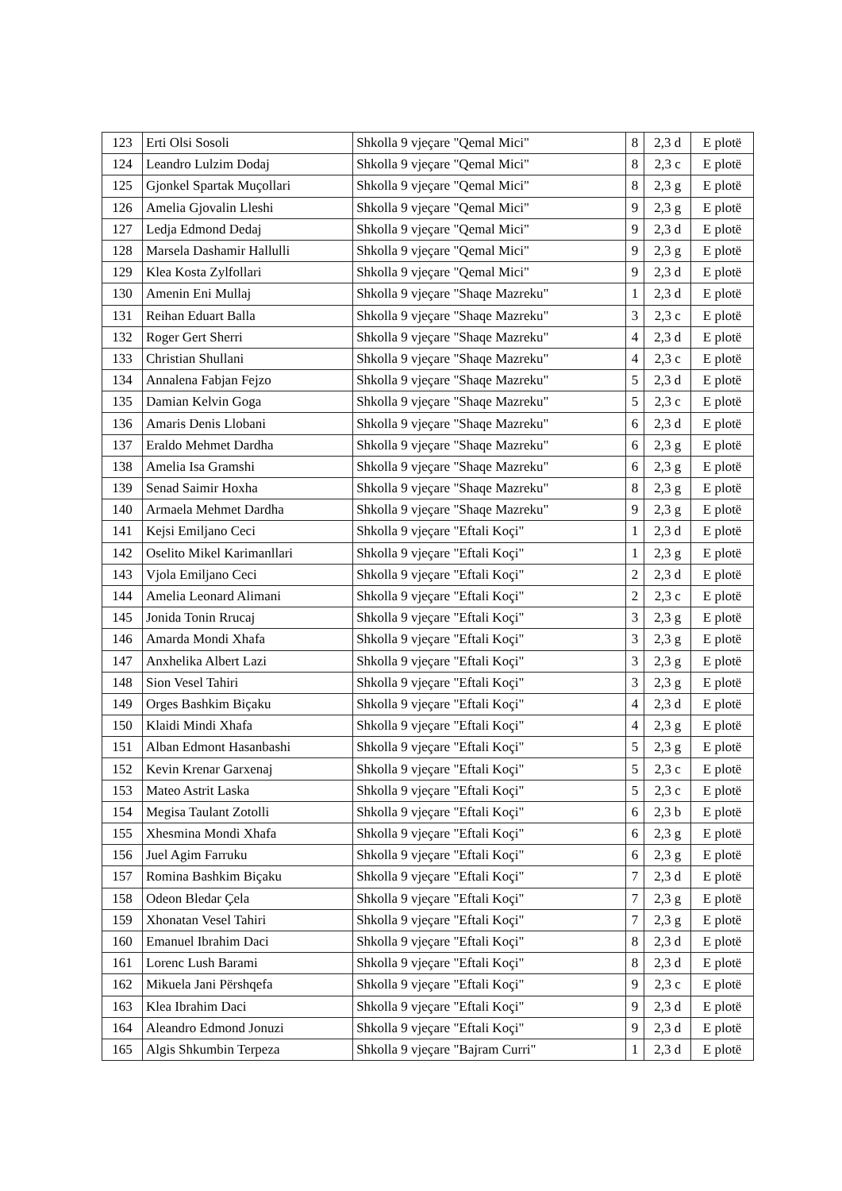| 123 | Erti Olsi Sosoli | Shkolla 9 vjeçare "Qemal Mici" | 8 | 2,3 d | E plotë |
| 124 | Leandro Lulzim Dodaj | Shkolla 9 vjeçare "Qemal Mici" | 8 | 2,3 c | E plotë |
| 125 | Gjonkel Spartak Muçollari | Shkolla 9 vjeçare "Qemal Mici" | 8 | 2,3 g | E plotë |
| 126 | Amelia Gjovalin Lleshi | Shkolla 9 vjeçare "Qemal Mici" | 9 | 2,3 g | E plotë |
| 127 | Ledja Edmond Dedaj | Shkolla 9 vjeçare "Qemal Mici" | 9 | 2,3 d | E plotë |
| 128 | Marsela Dashamir Hallulli | Shkolla 9 vjeçare "Qemal Mici" | 9 | 2,3 g | E plotë |
| 129 | Klea Kosta Zylfollari | Shkolla 9 vjeçare "Qemal Mici" | 9 | 2,3 d | E plotë |
| 130 | Amenin Eni Mullaj | Shkolla 9 vjeçare "Shaqe Mazreku" | 1 | 2,3 d | E plotë |
| 131 | Reihan Eduart Balla | Shkolla 9 vjeçare "Shaqe Mazreku" | 3 | 2,3 c | E plotë |
| 132 | Roger Gert Sherri | Shkolla 9 vjeçare "Shaqe Mazreku" | 4 | 2,3 d | E plotë |
| 133 | Christian Shullani | Shkolla 9 vjeçare "Shaqe Mazreku" | 4 | 2,3 c | E plotë |
| 134 | Annalena Fabjan Fejzo | Shkolla 9 vjeçare "Shaqe Mazreku" | 5 | 2,3 d | E plotë |
| 135 | Damian Kelvin Goga | Shkolla 9 vjeçare "Shaqe Mazreku" | 5 | 2,3 c | E plotë |
| 136 | Amaris Denis Llobani | Shkolla 9 vjeçare "Shaqe Mazreku" | 6 | 2,3 d | E plotë |
| 137 | Eraldo Mehmet Dardha | Shkolla 9 vjeçare "Shaqe Mazreku" | 6 | 2,3 g | E plotë |
| 138 | Amelia Isa Gramshi | Shkolla 9 vjeçare "Shaqe Mazreku" | 6 | 2,3 g | E plotë |
| 139 | Senad Saimir Hoxha | Shkolla 9 vjeçare "Shaqe Mazreku" | 8 | 2,3 g | E plotë |
| 140 | Armaela Mehmet Dardha | Shkolla 9 vjeçare "Shaqe Mazreku" | 9 | 2,3 g | E plotë |
| 141 | Kejsi Emiljano Ceci | Shkolla 9 vjeçare "Eftali Koçi" | 1 | 2,3 d | E plotë |
| 142 | Oselito Mikel Karimanllari | Shkolla 9 vjeçare "Eftali Koçi" | 1 | 2,3 g | E plotë |
| 143 | Vjola Emiljano Ceci | Shkolla 9 vjeçare "Eftali Koçi" | 2 | 2,3 d | E plotë |
| 144 | Amelia Leonard Alimani | Shkolla 9 vjeçare "Eftali Koçi" | 2 | 2,3 c | E plotë |
| 145 | Jonida Tonin Rrucaj | Shkolla 9 vjeçare "Eftali Koçi" | 3 | 2,3 g | E plotë |
| 146 | Amarda Mondi Xhafa | Shkolla 9 vjeçare "Eftali Koçi" | 3 | 2,3 g | E plotë |
| 147 | Anxhelika Albert Lazi | Shkolla 9 vjeçare "Eftali Koçi" | 3 | 2,3 g | E plotë |
| 148 | Sion Vesel Tahiri | Shkolla 9 vjeçare "Eftali Koçi" | 3 | 2,3 g | E plotë |
| 149 | Orges Bashkim Biçaku | Shkolla 9 vjeçare "Eftali Koçi" | 4 | 2,3 d | E plotë |
| 150 | Klaidi Mindi Xhafa | Shkolla 9 vjeçare "Eftali Koçi" | 4 | 2,3 g | E plotë |
| 151 | Alban Edmont Hasanbashi | Shkolla 9 vjeçare "Eftali Koçi" | 5 | 2,3 g | E plotë |
| 152 | Kevin Krenar Garxenaj | Shkolla 9 vjeçare "Eftali Koçi" | 5 | 2,3 c | E plotë |
| 153 | Mateo Astrit Laska | Shkolla 9 vjeçare "Eftali Koçi" | 5 | 2,3 c | E plotë |
| 154 | Megisa Taulant Zotolli | Shkolla 9 vjeçare "Eftali Koçi" | 6 | 2,3 b | E plotë |
| 155 | Xhesmina Mondi Xhafa | Shkolla 9 vjeçare "Eftali Koçi" | 6 | 2,3 g | E plotë |
| 156 | Juel Agim Farruku | Shkolla 9 vjeçare "Eftali Koçi" | 6 | 2,3 g | E plotë |
| 157 | Romina Bashkim Biçaku | Shkolla 9 vjeçare "Eftali Koçi" | 7 | 2,3 d | E plotë |
| 158 | Odeon Bledar Çela | Shkolla 9 vjeçare "Eftali Koçi" | 7 | 2,3 g | E plotë |
| 159 | Xhonatan Vesel Tahiri | Shkolla 9 vjeçare "Eftali Koçi" | 7 | 2,3 g | E plotë |
| 160 | Emanuel Ibrahim Daci | Shkolla 9 vjeçare "Eftali Koçi" | 8 | 2,3 d | E plotë |
| 161 | Lorenc Lush Barami | Shkolla 9 vjeçare "Eftali Koçi" | 8 | 2,3 d | E plotë |
| 162 | Mikuela Jani Përshqefa | Shkolla 9 vjeçare "Eftali Koçi" | 9 | 2,3 c | E plotë |
| 163 | Klea Ibrahim Daci | Shkolla 9 vjeçare "Eftali Koçi" | 9 | 2,3 d | E plotë |
| 164 | Aleandro Edmond Jonuzi | Shkolla 9 vjeçare "Eftali Koçi" | 9 | 2,3 d | E plotë |
| 165 | Algis Shkumbin Terpeza | Shkolla 9 vjeçare "Bajram Curri" | 1 | 2,3 d | E plotë |